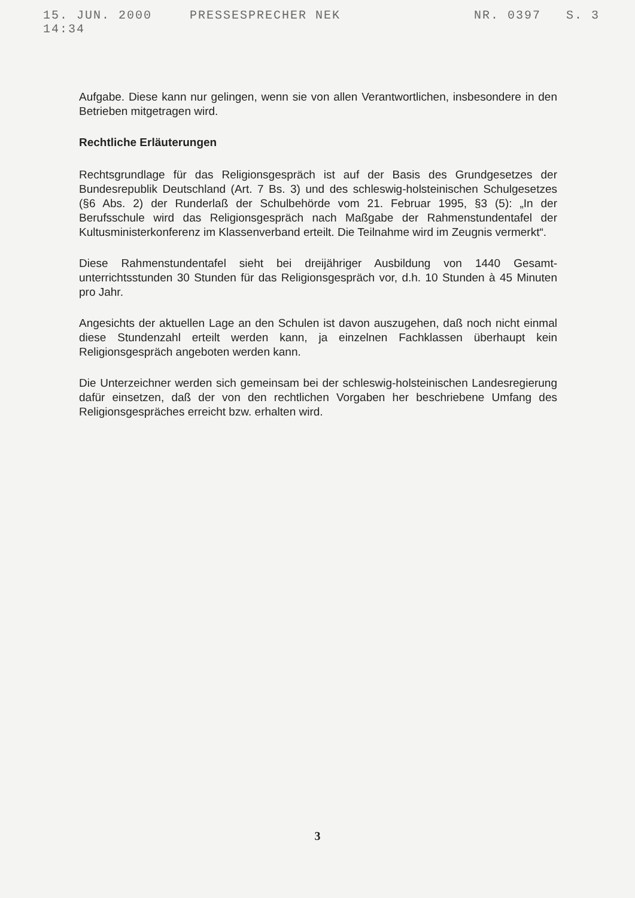15. JUN. 2000 14:34 PRESSESPRECHER NEK NR. 0397 S. 3
Aufgabe. Diese kann nur gelingen, wenn sie von allen Verantwortlichen, insbesondere in den Betrieben mitgetragen wird.
Rechtliche Erläuterungen
Rechtsgrundlage für das Religionsgespräch ist auf der Basis des Grundgesetzes der Bundesrepublik Deutschland (Art. 7 Bs. 3) und des schleswig-holsteinischen Schulgesetzes (§6 Abs. 2) der Runderlaß der Schulbehörde vom 21. Februar 1995, §3 (5): „In der Berufsschule wird das Religionsgespräch nach Maßgabe der Rahmenstundentafel der Kultusministerkonferenz im Klassenverband erteilt. Die Teilnahme wird im Zeugnis vermerkt“.
Diese Rahmenstundentafel sieht bei dreijähriger Ausbildung von 1440 Gesamt-unterrichtsstunden 30 Stunden für das Religionsgespräch vor, d.h. 10 Stunden à 45 Minuten pro Jahr.
Angesichts der aktuellen Lage an den Schulen ist davon auszugehen, daß noch nicht einmal diese Stundenzahl erteilt werden kann, ja einzelnen Fachklassen überhaupt kein Religionsgespräch angeboten werden kann.
Die Unterzeichner werden sich gemeinsam bei der schleswig-holsteinischen Landesregierung dafür einsetzen, daß der von den rechtlichen Vorgaben her beschriebene Umfang des Religionsgespräches erreicht bzw. erhalten wird.
3